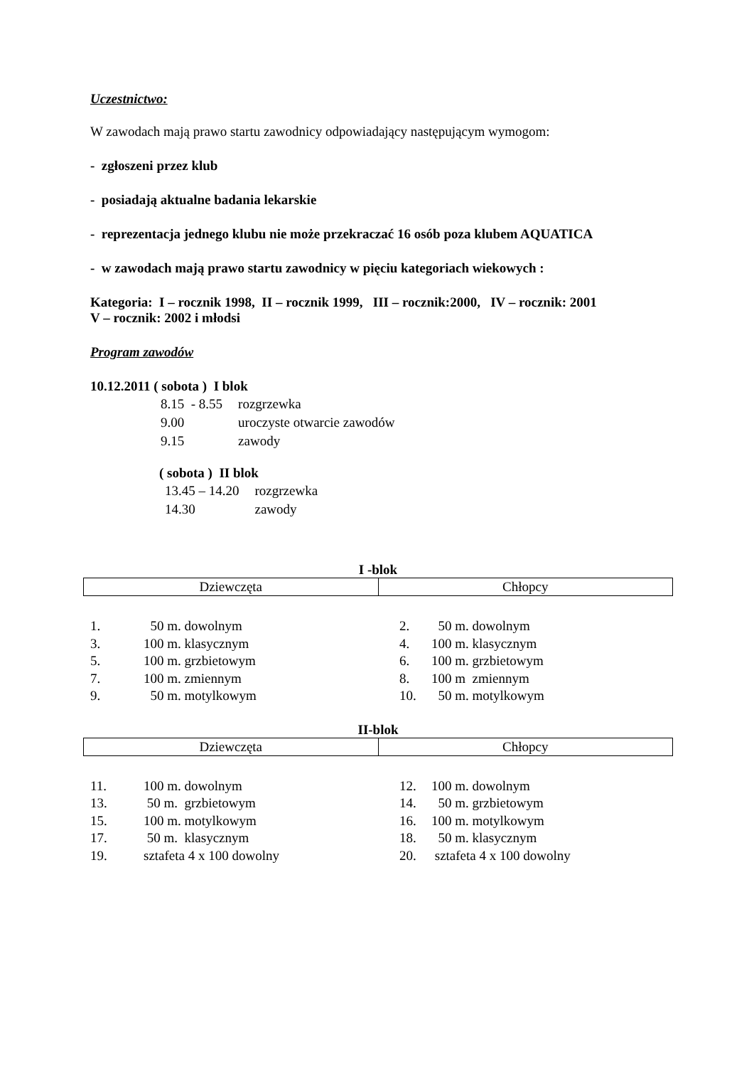Uczestnictwo:
W zawodach mają prawo startu zawodnicy odpowiadający następującym wymogom:
- zgłoszeni przez klub
- posiadają aktualne badania lekarskie
- reprezentacja jednego klubu nie może przekraczać 16 osób poza klubem AQUATICA
- w zawodach mają prawo startu zawodnicy w pięciu kategoriach wiekowych :
Kategoria: I – rocznik 1998, II – rocznik 1999, III – rocznik:2000, IV – rocznik: 2001
V – rocznik: 2002 i młodsi
Program zawodów
10.12.2011 ( sobota ) I blok
| 8.15 - 8.55 | rozgrzewka |
| 9.00 | uroczyste otwarcie zawodów |
| 9.15 | zawody |
( sobota ) II blok
| 13.45 – 14.20 | rozgrzewka |
| 14.30 | zawody |
I -blok
| Dziewczęta | Chłopcy |
| 1. | 50 m. dowolnym | 2. | 50 m. dowolnym |
| 3. | 100 m. klasycznym | 4. | 100 m. klasycznym |
| 5. | 100 m. grzbietowym | 6. | 100 m. grzbietowym |
| 7. | 100 m. zmiennym | 8. | 100 m zmiennym |
| 9. | 50 m. motylkowym | 10. | 50 m. motylkowym |
II-blok
| Dziewczęta | Chłopcy |
| 11. | 100 m. dowolnym | 12. | 100 m. dowolnym |
| 13. | 50 m. grzbietowym | 14. | 50 m. grzbietowym |
| 15. | 100 m. motylkowym | 16. | 100 m. motylkowym |
| 17. | 50 m. klasycznym | 18. | 50 m. klasycznym |
| 19. | sztafeta 4 x 100 dowolny | 20. | sztafeta 4 x 100 dowolny |